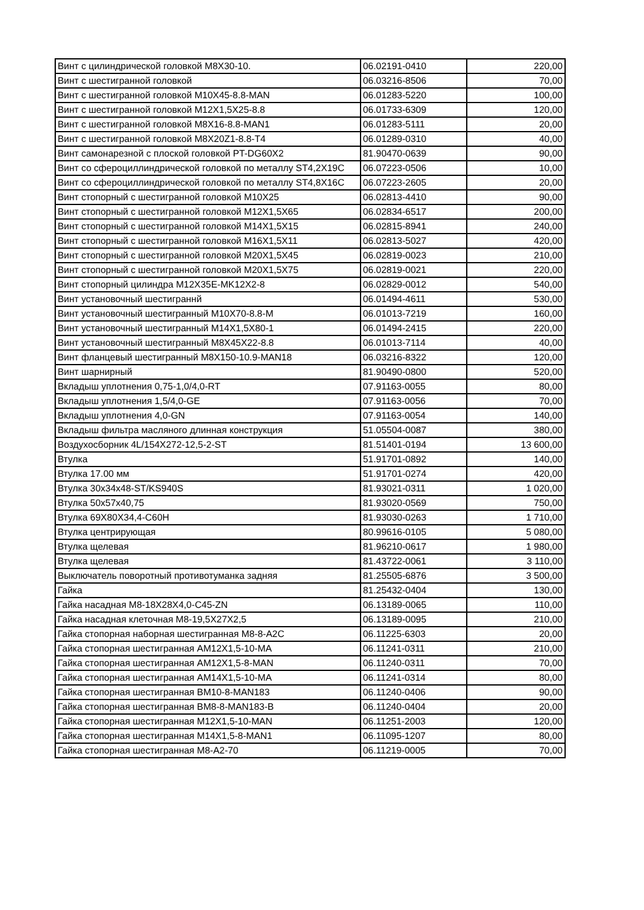| Винт с цилиндрической головкой M8X30-10. | 06.02191-0410 | 220,00 |
| Винт с шестигранной головкой | 06.03216-8506 | 70,00 |
| Винт с шестигранной головкой M10X45-8.8-MAN | 06.01283-5220 | 100,00 |
| Винт с шестигранной головкой M12X1,5X25-8.8 | 06.01733-6309 | 120,00 |
| Винт с шестигранной головкой M8X16-8.8-MAN1 | 06.01283-5111 | 20,00 |
| Винт с шестигранной головкой M8X20Z1-8.8-T4 | 06.01289-0310 | 40,00 |
| Винт самонарезной с плоской головкой PT-DG60X2 | 81.90470-0639 | 90,00 |
| Винт со сфероциллиндрической головкой по металлу ST4,2X19C | 06.07223-0506 | 10,00 |
| Винт со сфероциллиндрической головкой по металлу ST4,8X16C | 06.07223-2605 | 20,00 |
| Винт стопорный с шестигранной головкой M10X25 | 06.02813-4410 | 90,00 |
| Винт стопорный с шестигранной головкой M12X1,5X65 | 06.02834-6517 | 200,00 |
| Винт стопорный с шестигранной головкой M14X1,5X15 | 06.02815-8941 | 240,00 |
| Винт стопорный с шестигранной головкой M16X1,5X11 | 06.02813-5027 | 420,00 |
| Винт стопорный с шестигранной головкой M20X1,5X45 | 06.02819-0023 | 210,00 |
| Винт стопорный с шестигранной головкой M20X1,5X75 | 06.02819-0021 | 220,00 |
| Винт стопорный цилиндра M12X35E-MK12X2-8 | 06.02829-0012 | 540,00 |
| Винт установочный шестиграннй | 06.01494-4611 | 530,00 |
| Винт установочный шестигранный M10X70-8.8-M | 06.01013-7219 | 160,00 |
| Винт установочный шестигранный M14X1,5X80-1 | 06.01494-2415 | 220,00 |
| Винт установочный шестигранный M8X45X22-8.8 | 06.01013-7114 | 40,00 |
| Винт фланцевый шестигранный M8X150-10.9-MAN18 | 06.03216-8322 | 120,00 |
| Винт шарнирный | 81.90490-0800 | 520,00 |
| Вкладыш уплотнения 0,75-1,0/4,0-RT | 07.91163-0055 | 80,00 |
| Вкладыш уплотнения 1,5/4,0-GE | 07.91163-0056 | 70,00 |
| Вкладыш уплотнения 4,0-GN | 07.91163-0054 | 140,00 |
| Вкладыш фильтра масляного длинная конструкция | 51.05504-0087 | 380,00 |
| Воздухосборник 4L/154X272-12,5-2-ST | 81.51401-0194 | 13 600,00 |
| Втулка | 51.91701-0892 | 140,00 |
| Втулка 17.00 мм | 51.91701-0274 | 420,00 |
| Втулка 30x34x48-ST/KS940S | 81.93021-0311 | 1 020,00 |
| Втулка 50x57x40,75 | 81.93020-0569 | 750,00 |
| Втулка 69X80X34,4-C60H | 81.93030-0263 | 1 710,00 |
| Втулка центрирующая | 80.99616-0105 | 5 080,00 |
| Втулка щелевая | 81.96210-0617 | 1 980,00 |
| Втулка щелевая | 81.43722-0061 | 3 110,00 |
| Выключатель поворотный противотуманка задняя | 81.25505-6876 | 3 500,00 |
| Гайка | 81.25432-0404 | 130,00 |
| Гайка насадная M8-18X28X4,0-C45-ZN | 06.13189-0065 | 110,00 |
| Гайка насадная клеточная M8-19,5X27X2,5 | 06.13189-0095 | 210,00 |
| Гайка стопорная наборная шестигранная M8-8-A2C | 06.11225-6303 | 20,00 |
| Гайка стопорная шестигранная AM12X1,5-10-MA | 06.11241-0311 | 210,00 |
| Гайка стопорная шестигранная AM12X1,5-8-MAN | 06.11240-0311 | 70,00 |
| Гайка стопорная шестигранная AM14X1,5-10-MA | 06.11241-0314 | 80,00 |
| Гайка стопорная шестигранная BM10-8-MAN183 | 06.11240-0406 | 90,00 |
| Гайка стопорная шестигранная BM8-8-MAN183-B | 06.11240-0404 | 20,00 |
| Гайка стопорная шестигранная M12X1,5-10-MAN | 06.11251-2003 | 120,00 |
| Гайка стопорная шестигранная M14X1,5-8-MAN1 | 06.11095-1207 | 80,00 |
| Гайка стопорная шестигранная M8-A2-70 | 06.11219-0005 | 70,00 |